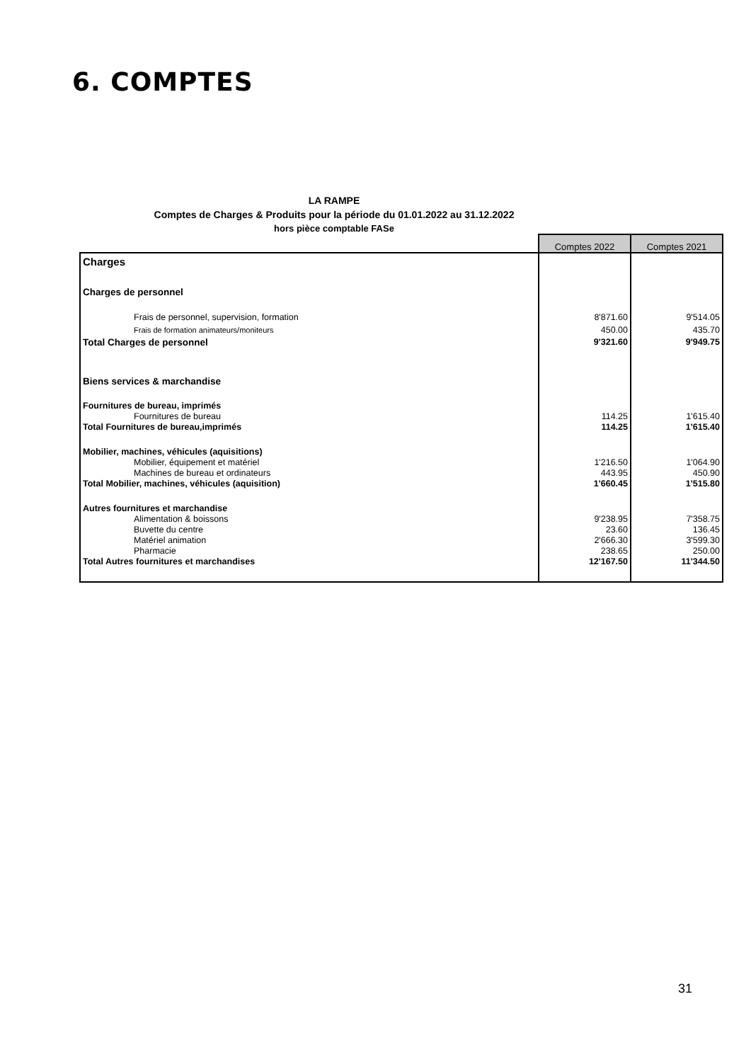6. COMPTES
LA RAMPE
Comptes de Charges & Produits pour la période du 01.01.2022 au 31.12.2022
hors pièce comptable FASe
| | Comptes 2022 | Comptes 2021 |
| Charges | | |
| Charges de personnel | | |
| Frais de personnel, supervision, formation | 8'871.60 | 9'514.05 |
| Frais de formation animateurs/moniteurs | 450.00 | 435.70 |
| Total Charges de personnel | 9'321.60 | 9'949.75 |
| Biens services & marchandise | | |
| Fournitures de bureau, imprimés | | |
| Fournitures de bureau | 114.25 | 1'615.40 |
| Total Fournitures de bureau,imprimés | 114.25 | 1'615.40 |
| Mobilier, machines, véhicules (aquisitions) | | |
| Mobilier, équipement et matériel | 1'216.50 | 1'064.90 |
| Machines de bureau et ordinateurs | 443.95 | 450.90 |
| Total Mobilier, machines, véhicules (aquisition) | 1'660.45 | 1'515.80 |
| Autres fournitures et marchandise | | |
| Alimentation & boissons | 9'238.95 | 7'358.75 |
| Buvette du centre | 23.60 | 136.45 |
| Matériel animation | 2'666.30 | 3'599.30 |
| Pharmacie | 238.65 | 250.00 |
| Total Autres fournitures et marchandises | 12'167.50 | 11'344.50 |
31